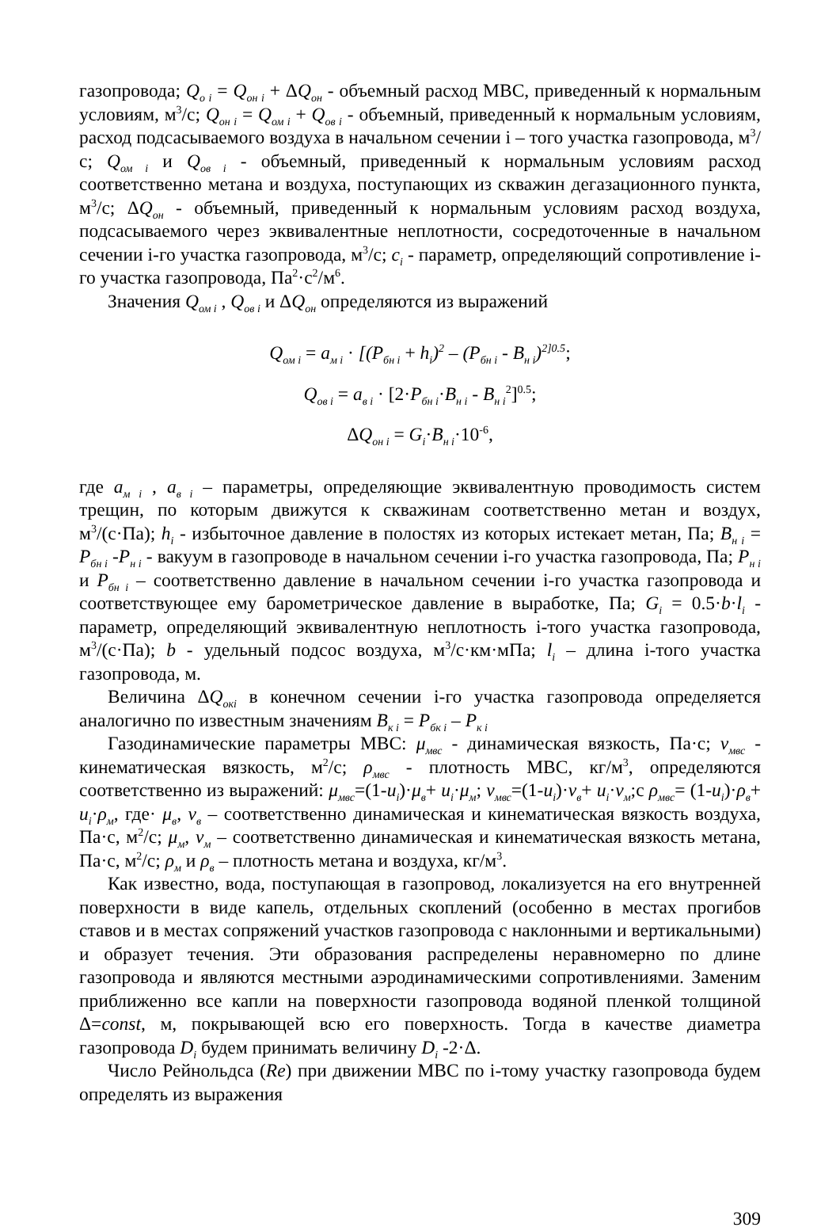газопровода; Q<sub>o i</sub> = Q<sub>он i</sub> + ΔQ<sub>он</sub> - объемный расход МВС, приведенный к нормальным условиям, м<sup>3</sup>/с; Q<sub>он i</sub> = Q<sub>ом i</sub> + Q<sub>ов i</sub> - объемный, приведенный к нормальным условиям, расход подсасываемого воздуха в начальном сечении i – того участка газопровода, м<sup>3</sup>/с; Q<sub>ом i</sub> и Q<sub>ов i</sub> - объемный, приведенный к нормальным условиям расход соответственно метана и воздуха, поступающих из скважин дегазационного пункта, м<sup>3</sup>/с; ΔQ<sub>он</sub> - объемный, приведенный к нормальным условиям расход воздуха, подсасываемого через эквивалентные неплотности, сосредоточенные в начальном сечении i-го участка газопровода, м<sup>3</sup>/с; c<sub>i</sub> - параметр, определяющий сопротивление i-го участка газопровода, Па<sup>2</sup>·с<sup>2</sup>/м<sup>6</sup>.
Значения Q<sub>ом i</sub> , Q<sub>ов i</sub> и ΔQ<sub>он</sub> определяются из выражений
Q<sub>ом i</sub> = a<sub>м i</sub> · [(P<sub>бн i</sub> + h<sub>i</sub>)<sup>2</sup> – (P<sub>бн i</sub> - B<sub>н i</sub>)<sup>2]0.5</sup>;
Q<sub>ов i</sub> = a<sub>в i</sub> · [2·P<sub>бн i</sub>·B<sub>н i</sub> - B<sub>н i</sub><sup>2</sup>]<sup>0.5</sup>;
ΔQ<sub>он i</sub> = G<sub>i</sub>·B<sub>н i</sub>·10<sup>-6</sup>,
где a<sub>м i</sub> , a<sub>в i</sub> – параметры, определяющие эквивалентную проводимость систем трещин, по которым движутся к скважинам соответственно метан и воздух, м<sup>3</sup>/(с·Па); h<sub>i</sub> - избыточное давление в полостях из которых истекает метан, Па; B<sub>н i</sub> = P<sub>бн i</sub> -P<sub>н i</sub> - вакуум в газопроводе в начальном сечении i-го участка газопровода, Па; P<sub>н i</sub> и P<sub>бн i</sub> – соответственно давление в начальном сечении i-го участка газопровода и соответствующее ему барометрическое давление в выработке, Па; G<sub>i</sub> = 0.5·b·l<sub>i</sub> - параметр, определяющий эквивалентную неплотность i-того участка газопровода, м<sup>3</sup>/(с·Па); b - удельный подсос воздуха, м<sup>3</sup>/с·км·мПа; l<sub>i</sub> – длина i-того участка газопровода, м.
Величина ΔQ<sub>окi</sub> в конечном сечении i-го участка газопровода определяется аналогично по известным значениям B<sub>к i</sub> = P<sub>бк i</sub> – P<sub>к i</sub>
Газодинамические параметры МВС: μ<sub>мвс</sub> - динамическая вязкость, Па·с; ν<sub>мвс</sub> - кинематическая вязкость, м<sup>2</sup>/с; ρ<sub>мвс</sub> - плотность МВС, кг/м<sup>3</sup>, определяются соответственно из выражений: μ<sub>мвс</sub>=(1-u<sub>i</sub>)·μ<sub>в</sub>+ u<sub>i</sub>·μ<sub>м</sub>; ν<sub>мвс</sub>=(1-u<sub>i</sub>)·ν<sub>в</sub>+ u<sub>i</sub>·ν<sub>м</sub>;с ρ<sub>мвс</sub>= (1-u<sub>i</sub>)·ρ<sub>в</sub>+ u<sub>i</sub>·ρ<sub>м</sub>, где· μ<sub>в</sub>, ν<sub>в</sub> – соответственно динамическая и кинематическая вязкость воздуха, Па·с, м<sup>2</sup>/с; μ<sub>м</sub>, ν<sub>м</sub> – соответственно динамическая и кинематическая вязкость метана, Па·с, м<sup>2</sup>/с; ρ<sub>м</sub> и ρ<sub>в</sub> – плотность метана и воздуха, кг/м<sup>3</sup>.
Как известно, вода, поступающая в газопровод, локализуется на его внутренней поверхности в виде капель, отдельных скоплений (особенно в местах прогибов ставов и в местах сопряжений участков газопровода с наклонными и вертикальными) и образует течения. Эти образования распределены неравномерно по длине газопровода и являются местными аэродинамическими сопротивлениями. Заменим приближенно все капли на поверхности газопровода водяной пленкой толщиной Δ=const, м, покрывающей всю его поверхность. Тогда в качестве диаметра газопровода D<sub>i</sub> будем принимать величину D<sub>i</sub> -2·Δ.
Число Рейнольдса (Re) при движении МВС по i-тому участку газопровода будем определять из выражения
309